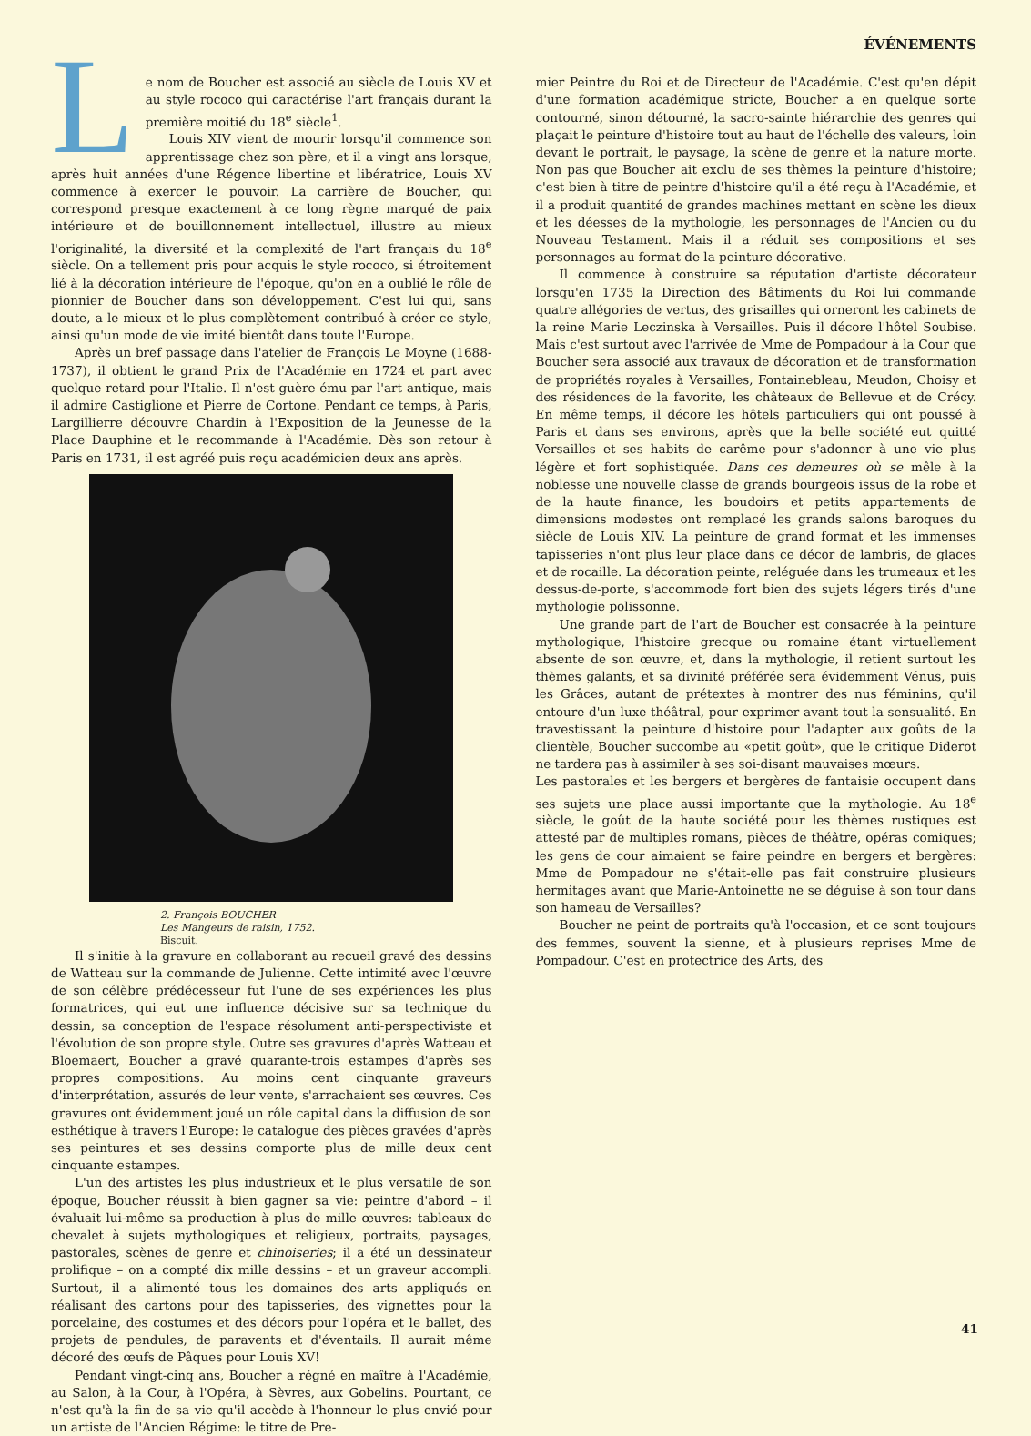ÉVÉNEMENTS
Le nom de Boucher est associé au siècle de Louis XV et au style rococo qui caractérise l'art français durant la première moitié du 18<sup>e</sup> siècle<sup>1</sup>.
Louis XIV vient de mourir lorsqu'il commence son apprentissage chez son père, et il a vingt ans lorsque, après huit années d'une Régence libertine et libératrice, Louis XV commence à exercer le pouvoir. La carrière de Boucher, qui correspond presque exactement à ce long règne marqué de paix intérieure et de bouillonnement intellectuel, illustre au mieux l'originalité, la diversité et la complexité de l'art français du 18<sup>e</sup> siècle. On a tellement pris pour acquis le style rococo, si étroitement lié à la décoration intérieure de l'époque, qu'on en a oublié le rôle de pionnier de Boucher dans son développement. C'est lui qui, sans doute, a le mieux et le plus complètement contribué à créer ce style, ainsi qu'un mode de vie imité bientôt dans toute l'Europe.
Après un bref passage dans l'atelier de François Le Moyne (1688-1737), il obtient le grand Prix de l'Académie en 1724 et part avec quelque retard pour l'Italie. Il n'est guère ému par l'art antique, mais il admire Castiglione et Pierre de Cortone. Pendant ce temps, à Paris, Largillierre découvre Chardin à l'Exposition de la Jeunesse de la Place Dauphine et le recommande à l'Académie. Dès son retour à Paris en 1731, il est agréé puis reçu académicien deux ans après.
2. François BOUCHER
Les Mangeurs de raisin, 1752.
Biscuit.
Il s'initie à la gravure en collaborant au recueil gravé des dessins de Watteau sur la commande de Julienne. Cette intimité avec l'œuvre de son célèbre prédécesseur fut l'une de ses expériences les plus formatrices, qui eut une influence décisive sur sa technique du dessin, sa conception de l'espace résolument anti-perspectiviste et l'évolution de son propre style. Outre ses gravures d'après Watteau et Bloemaert, Boucher a gravé quarante-trois estampes d'après ses propres compositions. Au moins cent cinquante graveurs d'interprétation, assurés de leur vente, s'arrachaient ses œuvres. Ces gravures ont évidemment joué un rôle capital dans la diffusion de son esthétique à travers l'Europe: le catalogue des pièces gravées d'après ses peintures et ses dessins comporte plus de mille deux cent cinquante estampes.
L'un des artistes les plus industrieux et le plus versatile de son époque, Boucher réussit à bien gagner sa vie: peintre d'abord – il évaluait lui-même sa production à plus de mille œuvres: tableaux de chevalet à sujets mythologiques et religieux, portraits, paysages, pastorales, scènes de genre et chinoiseries; il a été un dessinateur prolifique – on a compté dix mille dessins – et un graveur accompli. Surtout, il a alimenté tous les domaines des arts appliqués en réalisant des cartons pour des tapisseries, des vignettes pour la porcelaine, des costumes et des décors pour l'opéra et le ballet, des projets de pendules, de paravents et d'éventails. Il aurait même décoré des œufs de Pâques pour Louis XV!
Pendant vingt-cinq ans, Boucher a régné en maître à l'Académie, au Salon, à la Cour, à l'Opéra, à Sèvres, aux Gobelins. Pourtant, ce n'est qu'à la fin de sa vie qu'il accède à l'honneur le plus envié pour un artiste de l'Ancien Régime: le titre de Pre-
mier Peintre du Roi et de Directeur de l'Académie. C'est qu'en dépit d'une formation académique stricte, Boucher a en quelque sorte contourné, sinon détourné, la sacro-sainte hiérarchie des genres qui plaçait le peinture d'histoire tout au haut de l'échelle des valeurs, loin devant le portrait, le paysage, la scène de genre et la nature morte. Non pas que Boucher ait exclu de ses thèmes la peinture d'histoire; c'est bien à titre de peintre d'histoire qu'il a été reçu à l'Académie, et il a produit quantité de grandes machines mettant en scène les dieux et les déesses de la mythologie, les personnages de l'Ancien ou du Nouveau Testament. Mais il a réduit ses compositions et ses personnages au format de la peinture décorative.
Il commence à construire sa réputation d'artiste décorateur lorsqu'en 1735 la Direction des Bâtiments du Roi lui commande quatre allégories de vertus, des grisailles qui orneront les cabinets de la reine Marie Leczinska à Versailles. Puis il décore l'hôtel Soubise. Mais c'est surtout avec l'arrivée de Mme de Pompadour à la Cour que Boucher sera associé aux travaux de décoration et de transformation de propriétés royales à Versailles, Fontainebleau, Meudon, Choisy et des résidences de la favorite, les châteaux de Bellevue et de Crécy. En même temps, il décore les hôtels particuliers qui ont poussé à Paris et dans ses environs, après que la belle société eut quitté Versailles et ses habits de carême pour s'adonner à une vie plus légère et fort sophistiquée. Dans ces demeures où se mêle à la noblesse une nouvelle classe de grands bourgeois issus de la robe et de la haute finance, les boudoirs et petits appartements de dimensions modestes ont remplacé les grands salons baroques du siècle de Louis XIV. La peinture de grand format et les immenses tapisseries n'ont plus leur place dans ce décor de lambris, de glaces et de rocaille. La décoration peinte, reléguée dans les trumeaux et les dessus-de-porte, s'accommode fort bien des sujets légers tirés d'une mythologie polissonne.
Une grande part de l'art de Boucher est consacrée à la peinture mythologique, l'histoire grecque ou romaine étant virtuellement absente de son œuvre, et, dans la mythologie, il retient surtout les thèmes galants, et sa divinité préférée sera évidemment Vénus, puis les Grâces, autant de prétextes à montrer des nus féminins, qu'il entoure d'un luxe théâtral, pour exprimer avant tout la sensualité. En travestissant la peinture d'histoire pour l'adapter aux goûts de la clientèle, Boucher succombe au «petit goût», que le critique Diderot ne tardera pas à assimiler à ses soi-disant mauvaises mœurs.
Les pastorales et les bergers et bergères de fantaisie occupent dans ses sujets une place aussi importante que la mythologie. Au 18<sup>e</sup> siècle, le goût de la haute société pour les thèmes rustiques est attesté par de multiples romans, pièces de théâtre, opéras comiques; les gens de cour aimaient se faire peindre en bergers et bergères: Mme de Pompadour ne s'était-elle pas fait construire plusieurs hermitages avant que Marie-Antoinette ne se déguise à son tour dans son hameau de Versailles?
Boucher ne peint de portraits qu'à l'occasion, et ce sont toujours des femmes, souvent la sienne, et à plusieurs reprises Mme de Pompadour. C'est en protectrice des Arts, des
41